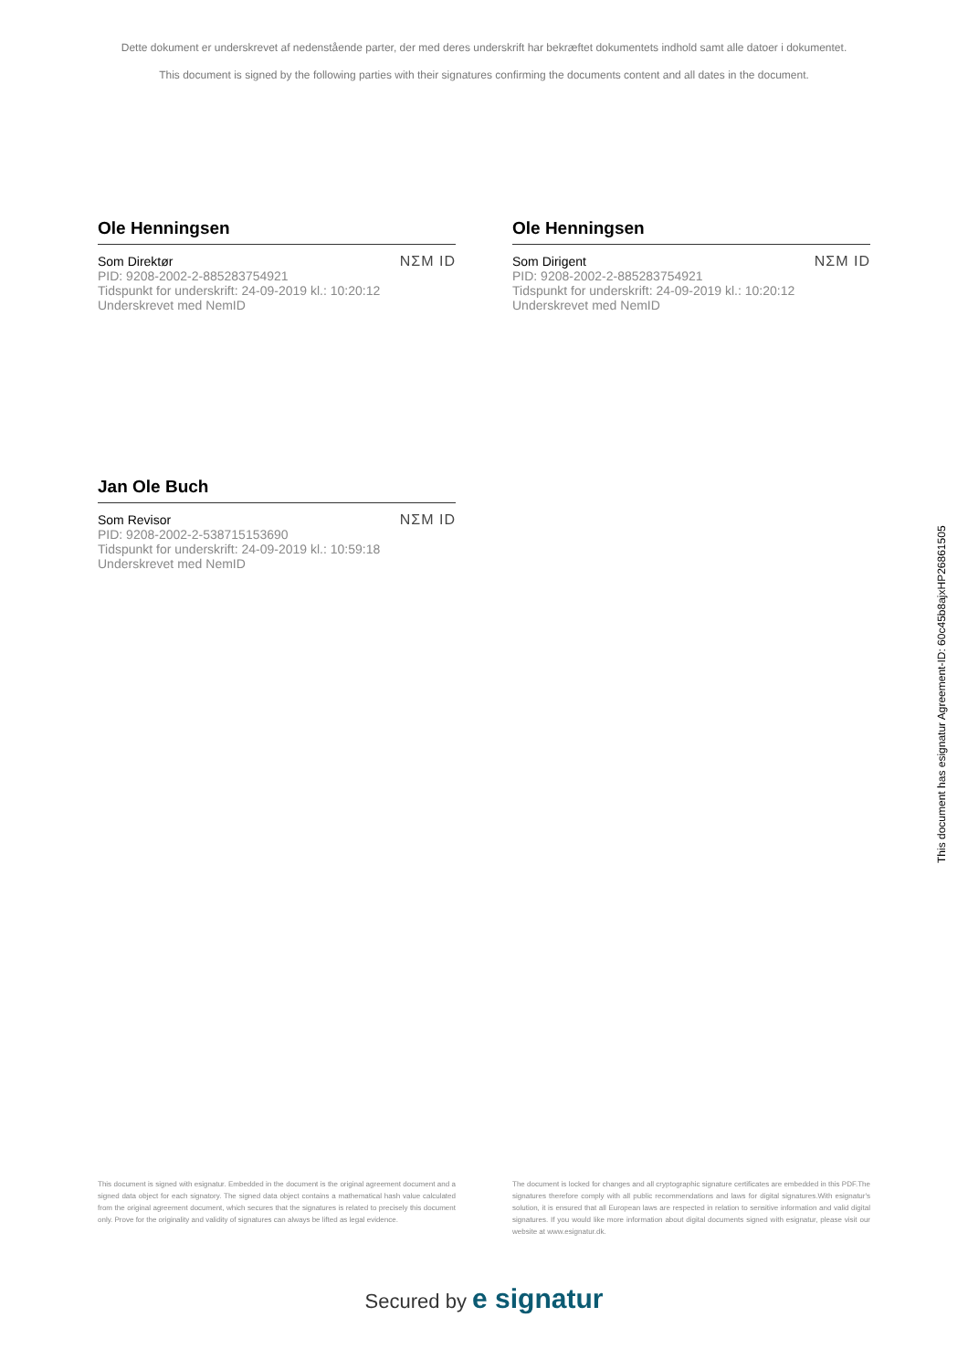Dette dokument er underskrevet af nedenstående parter, der med deres underskrift har bekræftet dokumentets indhold samt alle datoer i dokumentet.
This document is signed by the following parties with their signatures confirming the documents content and all dates in the document.
Ole Henningsen
Som Direktør
PID: 9208-2002-2-885283754921
Tidspunkt for underskrift: 24-09-2019 kl.: 10:20:12
Underskrevet med NemID
NΣM ID
Ole Henningsen
Som Dirigent
PID: 9208-2002-2-885283754921
Tidspunkt for underskrift: 24-09-2019 kl.: 10:20:12
Underskrevet med NemID
NΣM ID
Jan Ole Buch
Som Revisor
PID: 9208-2002-2-538715153690
Tidspunkt for underskrift: 24-09-2019 kl.: 10:59:18
Underskrevet med NemID
NΣM ID
This document is signed with esignatur. Embedded in the document is the original agreement document and a signed data object for each signatory. The signed data object contains a mathematical hash value calculated from the original agreement document, which secures that the signatures is related to precisely this document only. Prove for the originality and validity of signatures can always be lifted as legal evidence.
The document is locked for changes and all cryptographic signature certificates are embedded in this PDF.The signatures therefore comply with all public recommendations and laws for digital signatures.With esignatur's solution, it is ensured that all European laws are respected in relation to sensitive information and valid digital signatures. If you would like more information about digital documents signed with esignatur, please visit our website at www.esignatur.dk.
Secured by e signatur
This document has esignatur Agreement-ID: 60c45b8ajxHP26861505